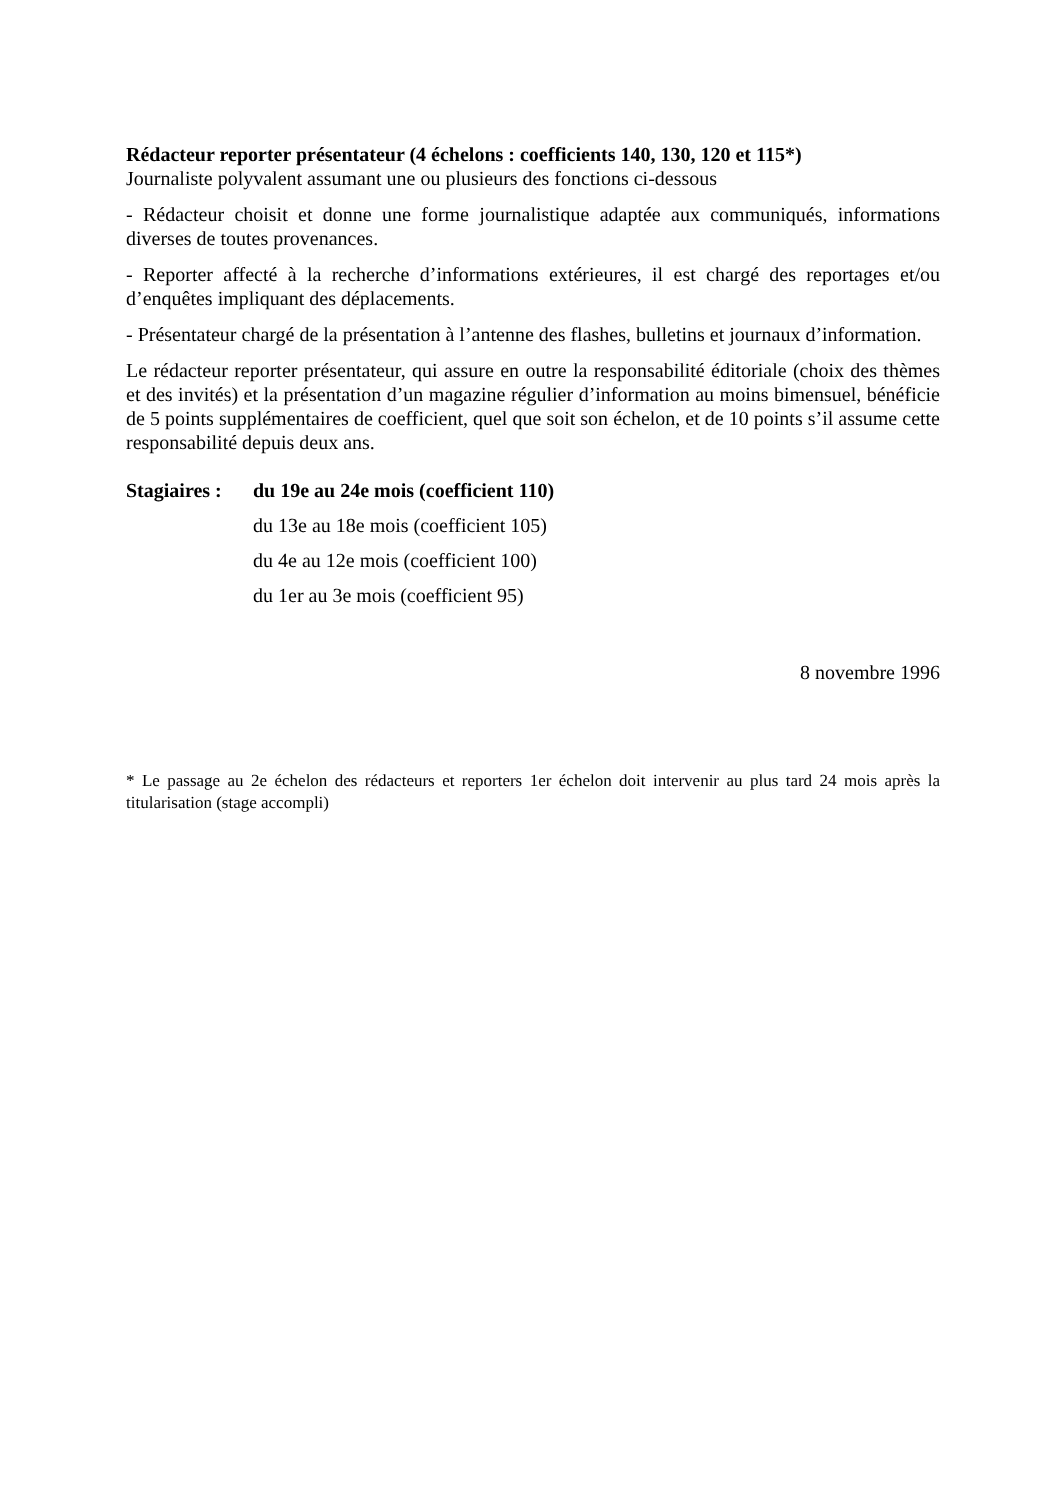Rédacteur reporter présentateur (4 échelons : coefficients 140, 130, 120 et 115*)
Journaliste polyvalent assumant une ou plusieurs des fonctions ci-dessous
- Rédacteur choisit et donne une forme journalistique adaptée aux communiqués, informations diverses de toutes provenances.
- Reporter affecté à la recherche d’informations extérieures, il est chargé des reportages et/ou d’enquêtes impliquant des déplacements.
- Présentateur chargé de la présentation à l’antenne des flashes, bulletins et journaux d’information.
Le rédacteur reporter présentateur, qui assure en outre la responsabilité éditoriale (choix des thèmes et des invités) et la présentation d’un magazine régulier d’information au moins bimensuel, bénéficie de 5 points supplémentaires de coefficient, quel que soit son échelon, et de 10 points s’il assume cette responsabilité depuis deux ans.
Stagiaires :
du 19e au 24e mois (coefficient 110)
du 13e au 18e mois (coefficient 105)
du 4e au 12e mois (coefficient 100)
du 1er au 3e mois (coefficient 95)
8 novembre 1996
* Le passage au 2e échelon des rédacteurs et reporters 1er échelon doit intervenir au plus tard 24 mois après la titularisation (stage accompli)